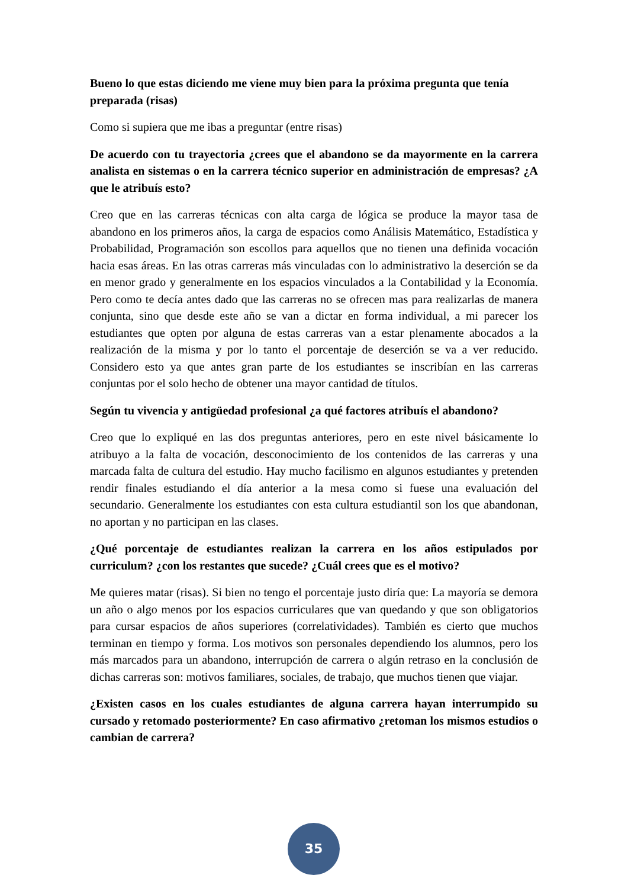Bueno lo que estas diciendo me viene muy bien para la próxima pregunta que tenía preparada (risas)
Como si supiera que me ibas a preguntar (entre risas)
De acuerdo con tu trayectoria ¿crees que el abandono se da mayormente en la carrera analista en sistemas o en la carrera técnico superior en administración de empresas? ¿A que le atribuís esto?
Creo que en las carreras técnicas con alta carga de lógica se produce la mayor tasa de abandono en los primeros años, la carga de espacios como Análisis Matemático, Estadística y Probabilidad, Programación son escollos para aquellos que no tienen una definida vocación hacia esas áreas. En las otras carreras más vinculadas con lo administrativo la deserción se da en menor grado y generalmente en los espacios vinculados a la Contabilidad y la Economía. Pero como te decía antes dado que las carreras no se ofrecen mas para realizarlas de manera conjunta, sino que desde este año se van a dictar en forma individual, a mi parecer los estudiantes que opten por alguna de estas carreras van a estar plenamente abocados a la realización de la misma y por lo tanto el porcentaje de deserción se va a ver reducido. Considero esto ya que antes gran parte de los estudiantes se inscribían en las carreras conjuntas por el solo hecho de obtener una mayor cantidad de títulos.
Según tu vivencia y antigüedad profesional ¿a qué factores atribuís el abandono?
Creo que lo expliqué en las dos preguntas anteriores, pero en este nivel básicamente lo atribuyo a la falta de vocación, desconocimiento de los contenidos de las carreras y una marcada falta de cultura del estudio. Hay mucho facilismo en algunos estudiantes y pretenden rendir finales estudiando el día anterior a la mesa como si fuese una evaluación del secundario. Generalmente los estudiantes con esta cultura estudiantil son los que abandonan, no aportan y no participan en las clases.
¿Qué porcentaje de estudiantes realizan la carrera en los años estipulados por curriculum? ¿con los restantes que sucede? ¿Cuál crees que es el motivo?
Me quieres matar (risas). Si bien no tengo el porcentaje justo diría que: La mayoría se demora un año o algo menos por los espacios curriculares que van quedando y que son obligatorios para cursar espacios de años superiores (correlatividades). También es cierto que muchos terminan en tiempo y forma. Los motivos son personales dependiendo los alumnos, pero los más marcados para un abandono, interrupción de carrera o algún retraso en la conclusión de dichas carreras son: motivos familiares, sociales, de trabajo, que muchos tienen que viajar.
¿Existen casos en los cuales estudiantes de alguna carrera hayan interrumpido su cursado y retomado posteriormente? En caso afirmativo ¿retoman los mismos estudios o cambian de carrera?
35